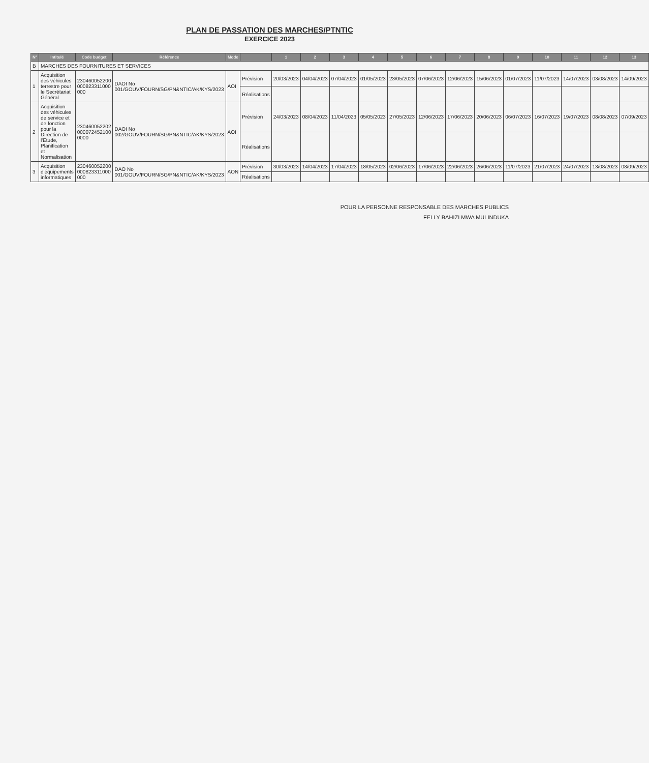PLAN DE PASSATION DES MARCHES/PTNTIC
EXERCICE 2023
| N° | Intitulé | Code budget | Référence | Mode | | 1 | 2 | 3 | 4 | 5 | 6 | 7 | 8 | 9 | 10 | 11 | 12 | 13 |
| --- | --- | --- | --- | --- | --- | --- | --- | --- | --- | --- | --- | --- | --- | --- | --- | --- | --- | --- |
| B | MARCHES DES FOURNITURES ET SERVICES | | | | | | | | | | | | | | | | | |
| 1 | Acquisition des véhicules terrestre pour le Secrétariat Général | 230460052200 000823311000 000 | DAOI No 001/GOUV/FOURN/SG/PN&NTIC/AK/KYS/2023 | AOI | Prévision | 20/03/2023 | 04/04/2023 | 07/04/2023 | 01/05/2023 | 23/05/2023 | 07/06/2023 | 12/06/2023 | 15/06/2023 | 01/07/2023 | 11/07/2023 | 14/07/2023 | 03/08/2023 | 14/09/2023 |
| | | | | | Réalisations | | | | | | | | | | | | | |
| 2 | Acquisition des véhicules de service et de fonction pour la Direction de l'Etude, Planification et Normalisation | 230460052202 000072452100 0000 | DAOI No 002/GOUV/FOURN/SG/PN&NTIC/AK/KYS/2023 | AOI | Prévision | 24/03/2023 | 08/04/2023 | 11/04/2023 | 05/05/2023 | 27/05/2023 | 12/06/2023 | 17/06/2023 | 20/06/2023 | 06/07/2023 | 16/07/2023 | 19/07/2023 | 08/08/2023 | 07/09/2023 |
| | | | | | Réalisations | | | | | | | | | | | | | |
| 3 | Acquisition d'équipements informatiques | 230460052200 000823311000 000 | DAO No 001/GOUV/FOURN/SG/PN&NTIC/AK/KYS/2023 | AON | Prévision | 30/03/2023 | 14/04/2023 | 17/04/2023 | 18/05/2023 | 02/06/2023 | 17/06/2023 | 22/06/2023 | 26/06/2023 | 11/07/2023 | 21/07/2023 | 24/07/2023 | 13/08/2023 | 08/09/2023 |
| | | | | | Réalisations | | | | | | | | | | | | | |
POUR LA PERSONNE RESPONSABLE DES MARCHES PUBLICS
FELLY BAHIZI MWA MULINDUKA